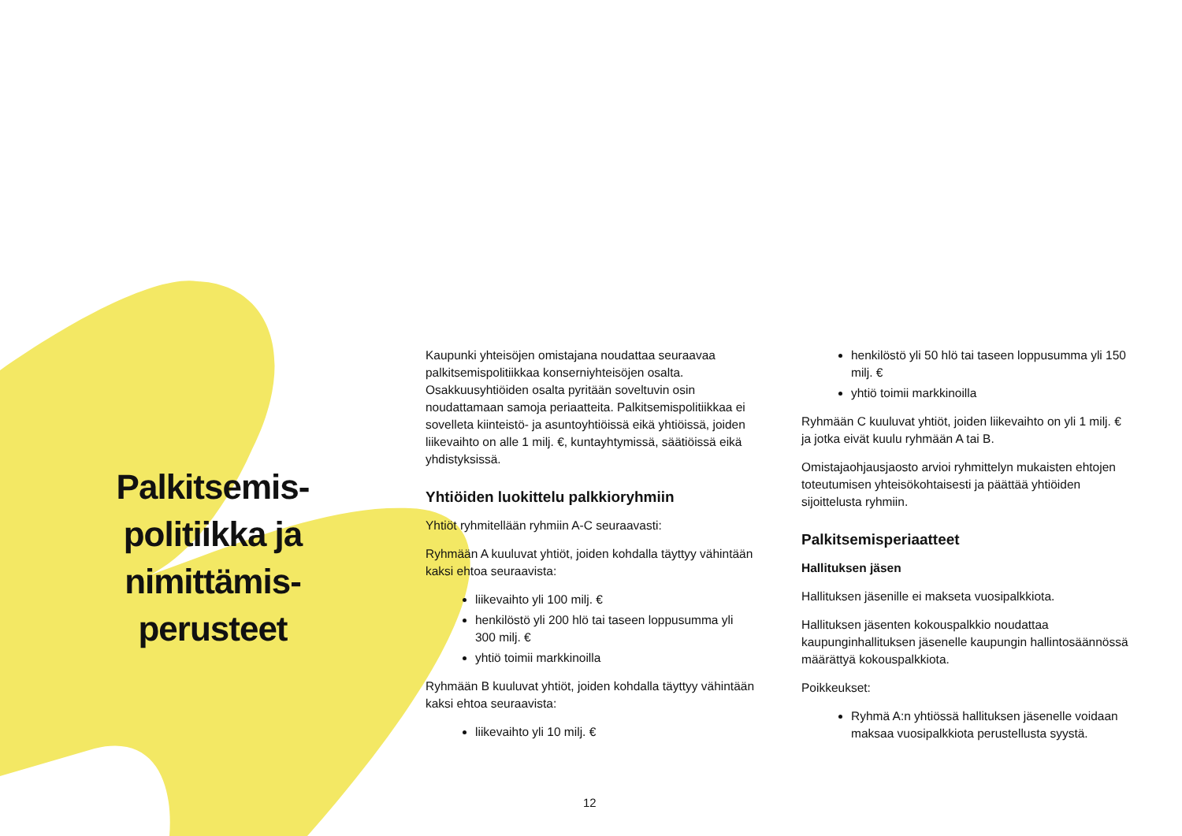Palkitsemis-
politiikka ja
nimittämis-
perusteet
Kaupunki yhteisöjen omistajana noudattaa seuraavaa palkitsemispolitiikkaa konserniyhteisöjen osalta. Osakkuusyhtiöiden osalta pyritään soveltuvin osin noudattamaan samoja periaatteita. Palkitsemispolitiikkaa ei sovelleta kiinteistö- ja asuntoyhtiöissä eikä yhtiöissä, joiden liikevaihto on alle 1 milj. €, kuntayhtymissä, säätiöissä eikä yhdistyksissä.
Yhtiöiden luokittelu palkkioryhmiin
Yhtiöt ryhmitellään ryhmiin A-C seuraavasti:
Ryhmään A kuuluvat yhtiöt, joiden kohdalla täyttyy vähintään kaksi ehtoa seuraavista:
liikevaihto yli 100 milj. €
henkilöstö yli 200 hlö tai taseen loppusumma yli 300 milj. €
yhtiö toimii markkinoilla
Ryhmään B kuuluvat yhtiöt, joiden kohdalla täyttyy vähintään kaksi ehtoa seuraavista:
liikevaihto yli 10 milj. €
henkilöstö yli 50 hlö tai taseen loppusumma yli 150 milj. €
yhtiö toimii markkinoilla
Ryhmään C kuuluvat yhtiöt, joiden liikevaihto on yli 1 milj. € ja jotka eivät kuulu ryhmään A tai B.
Omistajaohjausjaosto arvioi ryhmittelyn mukaisten ehtojen toteutumisen yhteisökohtaisesti ja päättää yhtiöiden sijoittelusta ryhmiin.
Palkitsemisperiaatteet
Hallituksen jäsen
Hallituksen jäsenille ei makseta vuosipalkkiota.
Hallituksen jäsenten kokouspalkkio noudattaa kaupunginhallituksen jäsenelle kaupungin hallintosäännössä määrättyä kokouspalkkiota.
Poikkeukset:
Ryhmä A:n yhtiössä hallituksen jäsenelle voidaan maksaa vuosipalkkiota perustellusta syystä.
12